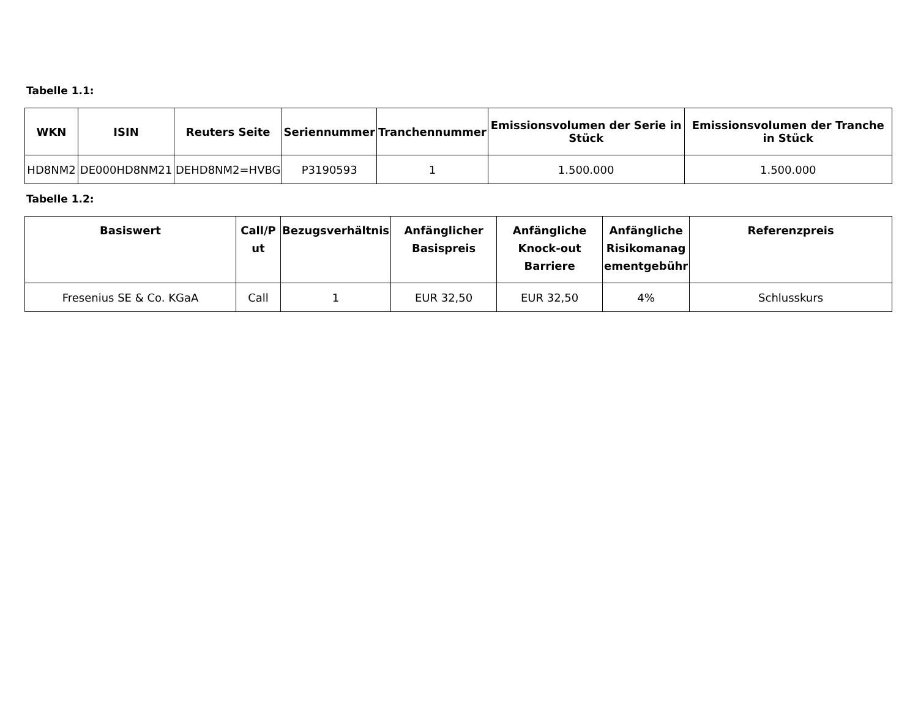Tabelle 1.1:
| WKN | ISIN | Reuters Seite | Seriennummer | Tranchennummer | Emissionsvolumen der Serie in Stück | Emissionsvolumen der Tranche in Stück |
| --- | --- | --- | --- | --- | --- | --- |
| HD8NM2 | DE000HD8NM21 | DEHD8NM2=HVBG | P3190593 | 1 | 1.500.000 | 1.500.000 |
Tabelle 1.2:
| Basiswert | Call/P ut | Bezugsverhältnis | Anfänglicher Basispreis | Anfängliche Knock-out Barriere | Anfängliche Risikomanag ementgebühr | Referenzpreis |
| --- | --- | --- | --- | --- | --- | --- |
| Fresenius SE & Co. KGaA | Call | 1 | EUR 32,50 | EUR 32,50 | 4% | Schlusskurs |